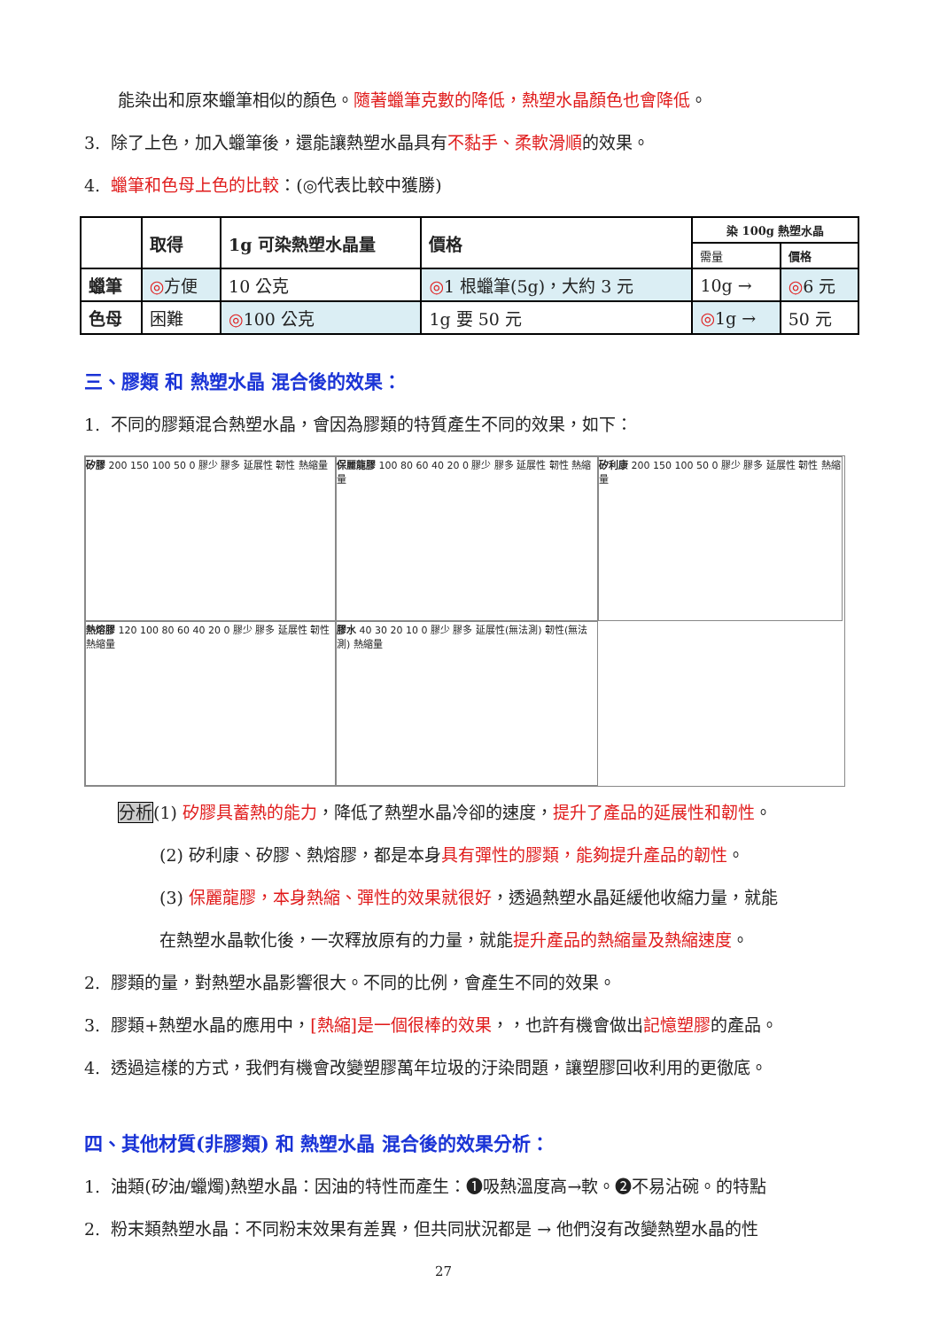能染出和原來蠟筆相似的顏色。隨著蠟筆克數的降低，熱塑水晶顏色也會降低。
3. 除了上色，加入蠟筆後，還能讓熱塑水晶具有不黏手、柔軟滑順的效果。
4. 蠟筆和色母上色的比較：(◎代表比較中獲勝)
| | 取得 | 1g 可染熱塑水晶量 | 價格 | 染 100g 熱塑水晶 | |
| --- | --- | --- | --- | --- | --- |
| | | | | 需量 | 價格 |
| 蠟筆 | ◎ 方便 | 10 公克 | ◎ 1 根蠟筆(5g)，大約 3 元 | 10g → | ◎ 6 元 |
| 色母 | 困難 | ◎ 100 公克 | 1g 要 50 元 | ◎ 1g → | 50 元 |
三、膠類 和 熱塑水晶 混合後的效果：
1. 不同的膠類混合熱塑水晶，會因為膠類的特質產生不同的效果，如下：
矽膠 200 150 100 50 0 膠少 膠多 延展性 韌性 熱縮量
保麗龍膠 100 80 60 40 20 0 膠少 膠多 延展性 韌性 熱縮量
矽利康 200 150 100 50 0 膠少 膠多 延展性 韌性 熱縮量
熱熔膠 120 100 80 60 40 20 0 膠少 膠多 延展性 韌性 熱縮量
膠水 40 30 20 10 0 膠少 膠多 延展性(無法測) 韌性(無法測) 熱縮量
分析(1) 矽膠具蓄熱的能力，降低了熱塑水晶冷卻的速度，提升了產品的延展性和韌性。
(2) 矽利康、矽膠、熱熔膠，都是本身具有彈性的膠類，能夠提升產品的韌性。
(3) 保麗龍膠，本身熱縮、彈性的效果就很好，透過熱塑水晶延緩他收縮力量，就能
在熱塑水晶軟化後，一次釋放原有的力量，就能提升產品的熱縮量及熱縮速度。
2. 膠類的量，對熱塑水晶影響很大。不同的比例，會產生不同的效果。
3. 膠類+熱塑水晶的應用中，[熱縮]是一個很棒的效果，，也許有機會做出記憶塑膠的產品。
4. 透過這樣的方式，我們有機會改變塑膠萬年垃圾的汙染問題，讓塑膠回收利用的更徹底。
四、其他材質(非膠類) 和 熱塑水晶 混合後的效果分析：
1. 油類(矽油/蠟燭)熱塑水晶：因油的特性而產生：❶吸熱溫度高→軟。❷不易沾碗。的特點
2. 粉末類熱塑水晶：不同粉末效果有差異，但共同狀況都是 → 他們沒有改變熱塑水晶的性
27